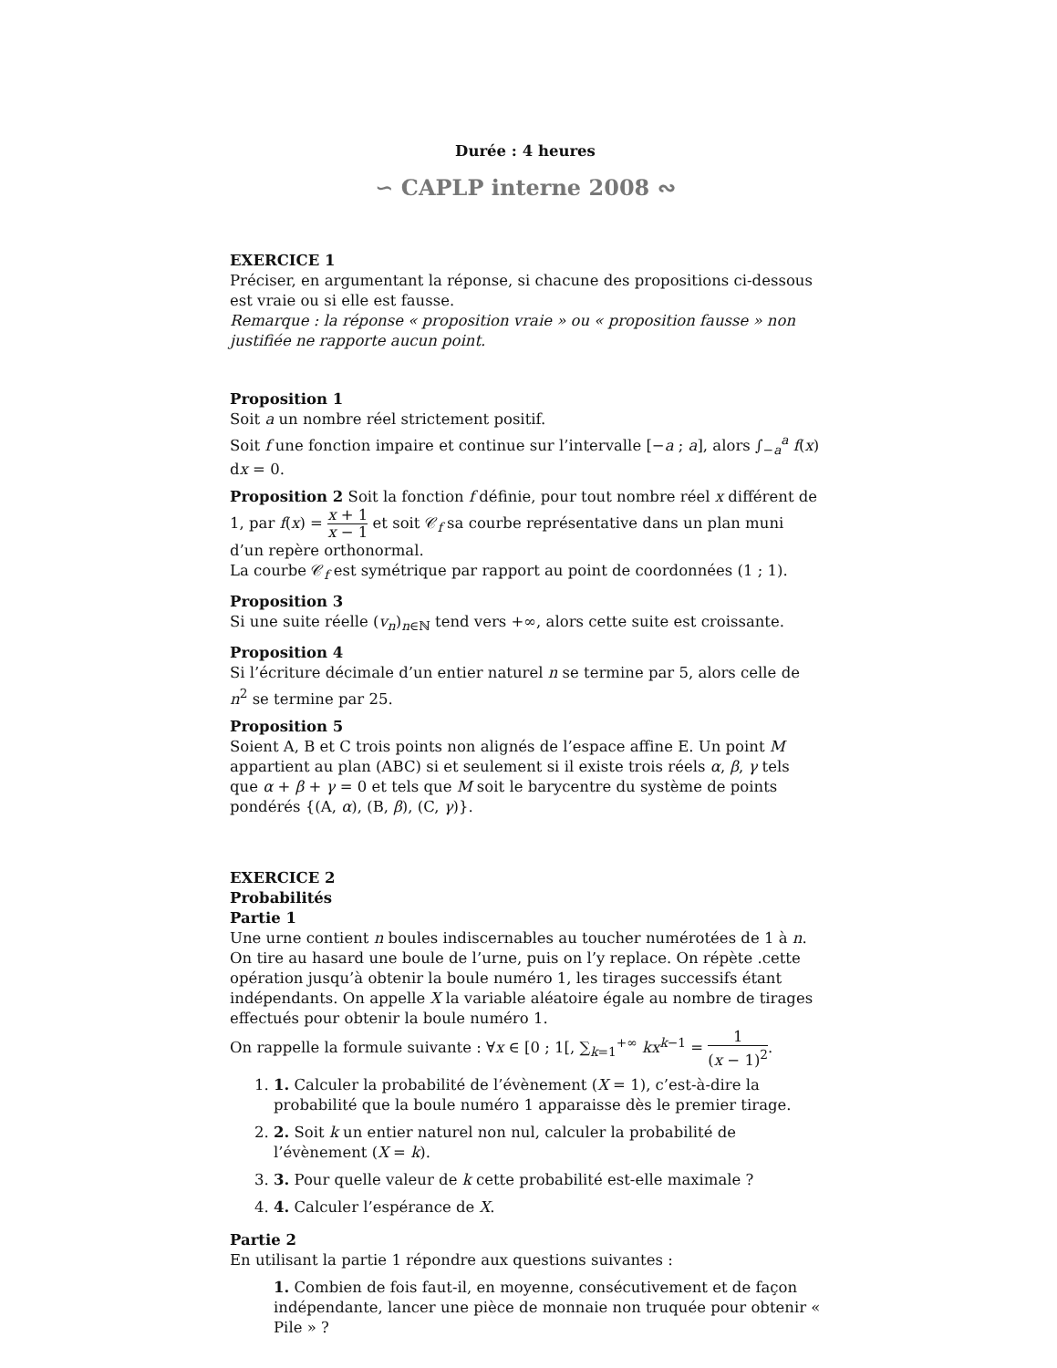Durée : 4 heures
∽ CAPLP interne 2008 ∾
EXERCICE 1
Préciser, en argumentant la réponse, si chacune des propositions ci-dessous est vraie ou si elle est fausse.
Remarque : la réponse « proposition vraie » ou « proposition fausse » non justifiée ne rapporte aucun point.
Proposition 1
Soit a un nombre réel strictement positif.
Soit f une fonction impaire et continue sur l’intervalle [−a ; a], alors ∫<sub>−a</sub><sup>a</sup> f(x) dx = 0.
Proposition 2 Soit la fonction f définie, pour tout nombre réel x différent de 1, par f(x) = x + 1 x − 1 et soit 𝒞<sub>f</sub> sa courbe représentative dans un plan muni d’un repère orthonormal.
La courbe 𝒞<sub>f</sub> est symétrique par rapport au point de coordonnées (1 ; 1).
Proposition 3
Si une suite réelle (v<sub>n</sub>)<sub>n∈ℕ</sub> tend vers +∞, alors cette suite est croissante.
Proposition 4
Si l’écriture décimale d’un entier naturel n se termine par 5, alors celle de n<sup>2</sup> se termine par 25.
Proposition 5
Soient A, B et C trois points non alignés de l’espace affine E. Un point M appartient au plan (ABC) si et seulement si il existe trois réels α, β, γ tels que α + β + γ = 0 et tels que M soit le barycentre du système de points pondérés {(A, α), (B, β), (C, γ)}.
EXERCICE 2
Probabilités
Partie 1
Une urne contient n boules indiscernables au toucher numérotées de 1 à n. On tire au hasard une boule de l’urne, puis on l’y replace. On répète .cette opération jusqu’à obtenir la boule numéro 1, les tirages successifs étant indépendants. On appelle X la variable aléatoire égale au nombre de tirages effectués pour obtenir la boule numéro 1.
On rappelle la formule suivante : ∀x ∈ [0 ; 1[, ∑<sub>k=1</sub><sup>+∞</sup> kx<sup>k−1</sup> = 1 (x − 1)<sup>2</sup>.
1. 1. Calculer la probabilité de l’évènement (X = 1), c’est-à-dire la probabilité que la boule numéro 1 apparaisse dès le premier tirage.
2. 2. Soit k un entier naturel non nul, calculer la probabilité de l’évènement (X = k).
3. 3. Pour quelle valeur de k cette probabilité est-elle maximale ?
4. 4. Calculer l’espérance de X.
Partie 2
En utilisant la partie 1 répondre aux questions suivantes :
1. Combien de fois faut-il, en moyenne, consécutivement et de façon indépendante, lancer une pièce de monnaie non truquée pour obtenir « Pile » ?